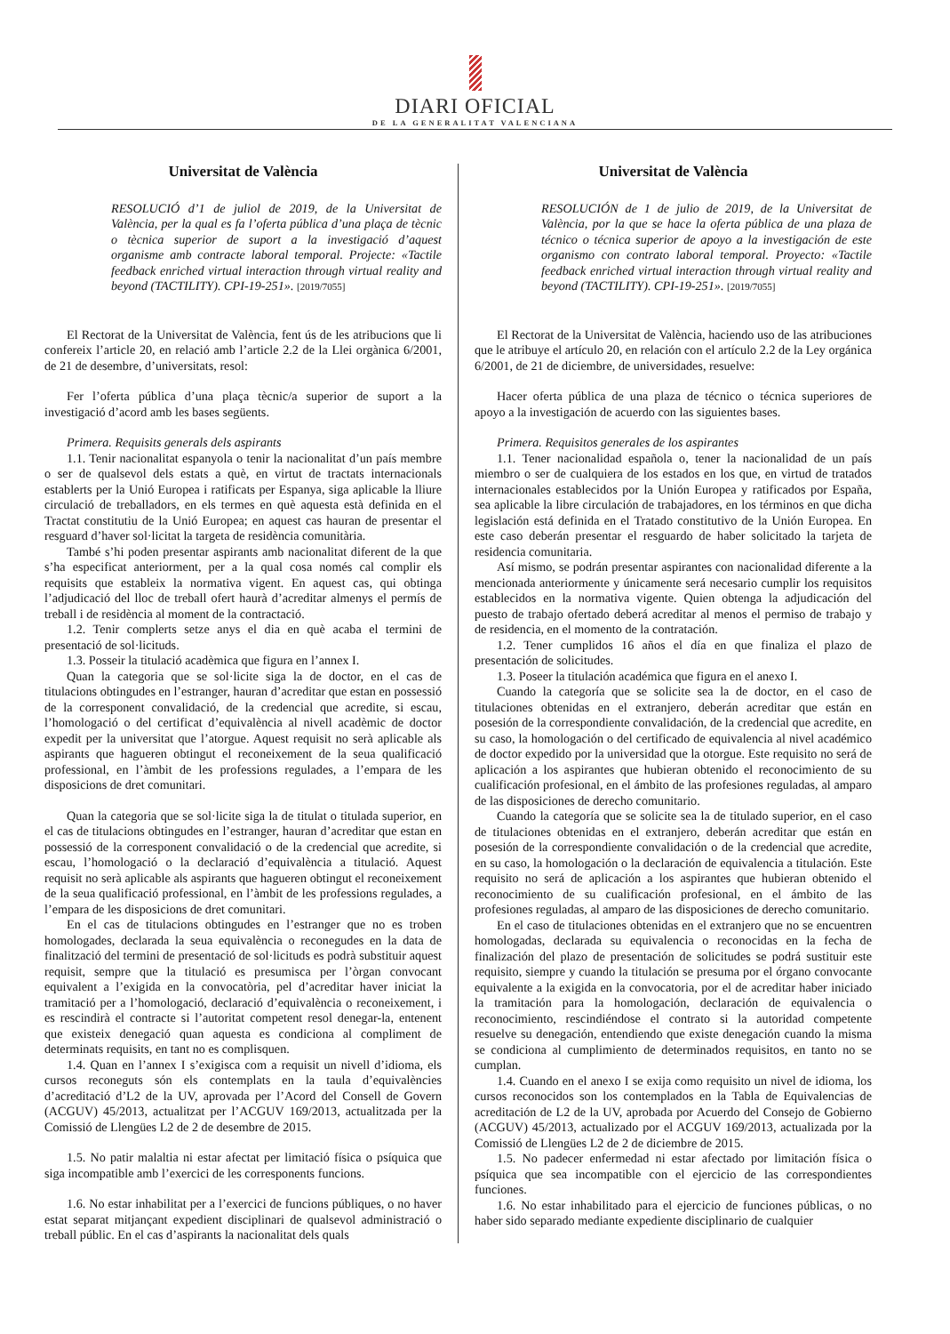DIARI OFICIAL
DE LA GENERALITAT VALENCIANA
Universitat de València
RESOLUCIÓ d’1 de juliol de 2019, de la Universitat de València, per la qual es fa l’oferta pública d’una plaça de tècnic o tècnica superior de suport a la investigació d’aquest organisme amb contracte laboral temporal. Projecte: «Tactile feedback enriched virtual interaction through virtual reality and beyond (TACTILITY). CPI-19-251». [2019/7055]
El Rectorat de la Universitat de València, fent ús de les atribucions que li confereix l’article 20, en relació amb l’article 2.2 de la Llei orgànica 6/2001, de 21 de desembre, d’universitats, resol:
Fer l’oferta pública d’una plaça tècnic/a superior de suport a la investigació d’acord amb les bases següents.
Primera. Requisits generals dels aspirants
1.1. Tenir nacionalitat espanyola o tenir la nacionalitat d’un país membre o ser de qualsevol dels estats a què, en virtut de tractats internacionals establerts per la Unió Europea i ratificats per Espanya, siga aplicable la lliure circulació de treballadors, en els termes en què aquesta està definida en el Tractat constitutiu de la Unió Europea; en aquest cas hauran de presentar el resguard d’haver sol·licitat la targeta de residència comunitària.
També s’hi poden presentar aspirants amb nacionalitat diferent de la que s’ha especificat anteriorment, per a la qual cosa només cal complir els requisits que estableix la normativa vigent. En aquest cas, qui obtinga l’adjudicació del lloc de treball ofert haurà d’acreditar almenys el permís de treball i de residència al moment de la contractació.
1.2. Tenir complerts setze anys el dia en què acaba el termini de presentació de sol·licituds.
1.3. Posseir la titulació acadèmica que figura en l’annex I.
Quan la categoria que se sol·licite siga la de doctor, en el cas de titulacions obtingudes en l’estranger, hauran d’acreditar que estan en possessió de la corresponent convalidació, de la credencial que acredite, si escau, l’homologació o del certificat d’equivalència al nivell acadèmic de doctor expedit per la universitat que l’atorgue. Aquest requisit no serà aplicable als aspirants que hagueren obtingut el reconeixement de la seua qualificació professional, en l’àmbit de les professions regulades, a l’empara de les disposicions de dret comunitari.
Quan la categoria que se sol·licite siga la de titulat o titulada superior, en el cas de titulacions obtingudes en l’estranger, hauran d’acreditar que estan en possessió de la corresponent convalidació o de la credencial que acredite, si escau, l’homologació o la declaració d’equivalència a titulació. Aquest requisit no serà aplicable als aspirants que hagueren obtingut el reconeixement de la seua qualificació professional, en l’àmbit de les professions regulades, a l’empara de les disposicions de dret comunitari.
En el cas de titulacions obtingudes en l’estranger que no es troben homologades, declarada la seua equivalència o reconegudes en la data de finalització del termini de presentació de sol·licituds es podrà substituir aquest requisit, sempre que la titulació es presumisca per l’òrgan convocant equivalent a l’exigida en la convocatòria, pel d’acreditar haver iniciat la tramitació per a l’homologació, declaració d’equivalència o reconeixement, i es rescindirà el contracte si l’autoritat competent resol denegar-la, entenent que existeix denegació quan aquesta es condiciona al compliment de determinats requisits, en tant no es complisquen.
1.4. Quan en l’annex I s’exigisca com a requisit un nivell d’idioma, els cursos reconeguts són els contemplats en la taula d’equivalències d’acreditació d’L2 de la UV, aprovada per l’Acord del Consell de Govern (ACGUV) 45/2013, actualitzat per l’ACGUV 169/2013, actualitzada per la Comissió de Llengües L2 de 2 de desembre de 2015.
1.5. No patir malaltia ni estar afectat per limitació física o psíquica que siga incompatible amb l’exercici de les corresponents funcions.
1.6. No estar inhabilitat per a l’exercici de funcions públiques, o no haver estat separat mitjançant expedient disciplinari de qualsevol administració o treball públic. En el cas d’aspirants la nacionalitat dels quals
Universitat de València
RESOLUCIÓN de 1 de julio de 2019, de la Universitat de València, por la que se hace la oferta pública de una plaza de técnico o técnica superior de apoyo a la investigación de este organismo con contrato laboral temporal. Proyecto: «Tactile feedback enriched virtual interaction through virtual reality and beyond (TACTILITY). CPI-19-251». [2019/7055]
El Rectorat de la Universitat de València, haciendo uso de las atribuciones que le atribuye el artículo 20, en relación con el artículo 2.2 de la Ley orgánica 6/2001, de 21 de diciembre, de universidades, resuelve:
Hacer oferta pública de una plaza de técnico o técnica superiores de apoyo a la investigación de acuerdo con las siguientes bases.
Primera. Requisitos generales de los aspirantes
1.1. Tener nacionalidad española o, tener la nacionalidad de un país miembro o ser de cualquiera de los estados en los que, en virtud de tratados internacionales establecidos por la Unión Europea y ratificados por España, sea aplicable la libre circulación de trabajadores, en los términos en que dicha legislación está definida en el Tratado constitutivo de la Unión Europea. En este caso deberán presentar el resguardo de haber solicitado la tarjeta de residencia comunitaria.
Así mismo, se podrán presentar aspirantes con nacionalidad diferente a la mencionada anteriormente y únicamente será necesario cumplir los requisitos establecidos en la normativa vigente. Quien obtenga la adjudicación del puesto de trabajo ofertado deberá acreditar al menos el permiso de trabajo y de residencia, en el momento de la contratación.
1.2. Tener cumplidos 16 años el día en que finaliza el plazo de presentación de solicitudes.
1.3. Poseer la titulación académica que figura en el anexo I.
Cuando la categoría que se solicite sea la de doctor, en el caso de titulaciones obtenidas en el extranjero, deberán acreditar que están en posesión de la correspondiente convalidación, de la credencial que acredite, en su caso, la homologación o del certificado de equivalencia al nivel académico de doctor expedido por la universidad que la otorgue. Este requisito no será de aplicación a los aspirantes que hubieran obtenido el reconocimiento de su cualificación profesional, en el ámbito de las profesiones reguladas, al amparo de las disposiciones de derecho comunitario.
Cuando la categoría que se solicite sea la de titulado superior, en el caso de titulaciones obtenidas en el extranjero, deberán acreditar que están en posesión de la correspondiente convalidación o de la credencial que acredite, en su caso, la homologación o la declaración de equivalencia a titulación. Este requisito no será de aplicación a los aspirantes que hubieran obtenido el reconocimiento de su cualificación profesional, en el ámbito de las profesiones reguladas, al amparo de las disposiciones de derecho comunitario.
En el caso de titulaciones obtenidas en el extranjero que no se encuentren homologadas, declarada su equivalencia o reconocidas en la fecha de finalización del plazo de presentación de solicitudes se podrá sustituir este requisito, siempre y cuando la titulación se presuma por el órgano convocante equivalente a la exigida en la convocatoria, por el de acreditar haber iniciado la tramitación para la homologación, declaración de equivalencia o reconocimiento, rescindiéndose el contrato si la autoridad competente resuelve su denegación, entendiendo que existe denegación cuando la misma se condiciona al cumplimiento de determinados requisitos, en tanto no se cumplan.
1.4. Cuando en el anexo I se exija como requisito un nivel de idioma, los cursos reconocidos son los contemplados en la Tabla de Equivalencias de acreditación de L2 de la UV, aprobada por Acuerdo del Consejo de Gobierno (ACGUV) 45/2013, actualizado por el ACGUV 169/2013, actualizada por la Comissió de Llengües L2 de 2 de diciembre de 2015.
1.5. No padecer enfermedad ni estar afectado por limitación física o psíquica que sea incompatible con el ejercicio de las correspondientes funciones.
1.6. No estar inhabilitado para el ejercicio de funciones públicas, o no haber sido separado mediante expediente disciplinario de cualquier